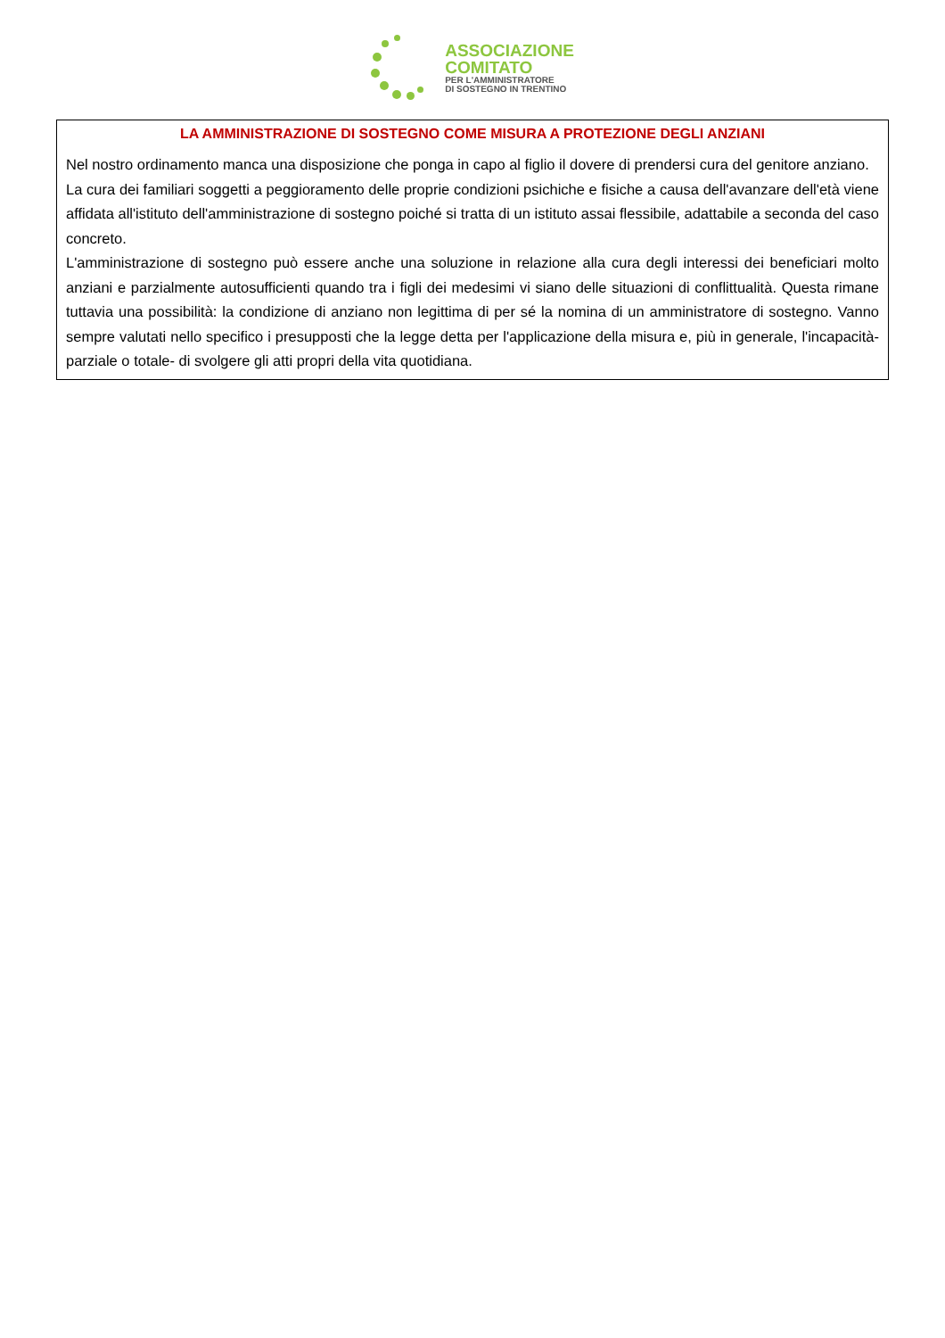ASSOCIAZIONE
COMITATO
PER L'AMMINISTRATORE
DI SOSTEGNO IN TRENTINO
LA AMMINISTRAZIONE DI SOSTEGNO COME MISURA A PROTEZIONE DEGLI ANZIANI
Nel nostro ordinamento manca una disposizione che ponga in capo al figlio il dovere di prendersi cura del genitore anziano.
La cura dei familiari soggetti a peggioramento delle proprie condizioni psichiche e fisiche a causa dell'avanzare dell'età viene affidata all'istituto dell'amministrazione di sostegno poiché si tratta di un istituto assai flessibile, adattabile a seconda del caso concreto.
L'amministrazione di sostegno può essere anche una soluzione in relazione alla cura degli interessi dei beneficiari molto anziani e parzialmente autosufficienti quando tra i figli dei medesimi vi siano delle situazioni di conflittualità. Questa rimane tuttavia una possibilità: la condizione di anziano non legittima di per sé la nomina di un amministratore di sostegno. Vanno sempre valutati nello specifico i presupposti che la legge detta per l'applicazione della misura e, più in generale, l'incapacità- parziale o totale- di svolgere gli atti propri della vita quotidiana.